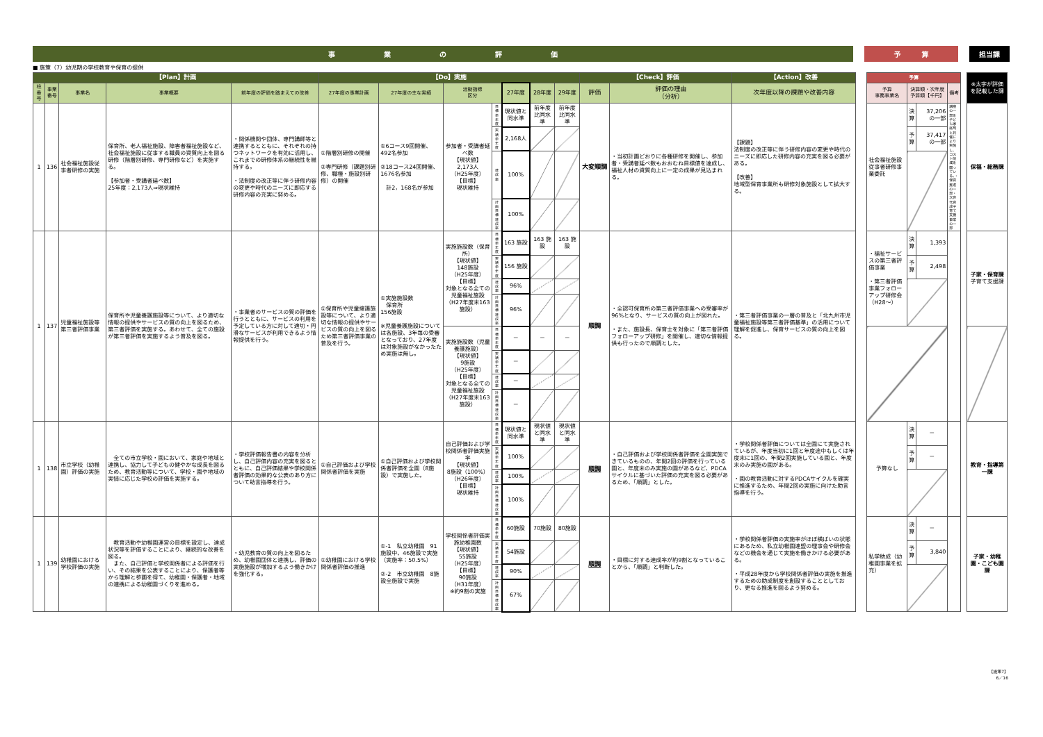事　　　　　　　業　　　　　　　の　　　　　　　評　　　　　　　価 予　　　算 担当課
■ 施策（7）幼児期の学校教育や保育の提供
| 【Plan】計画 | | | | | 【Do】実施 | | | | | | | 【Check】評価 | | 【Action】改善 | | 予算 | | | | | ※太字が評価を記載した課 |
| 柱番号 | 事業番号 | 事業名 | 事業概要 | 前年度の評価を踏まえての改善 | 27年度の事業計画 | 27年度の主な実績 | 活動指標 区分 | | 27年度 | 28年度 | 29年度 | 評価 | 評価の理由 （分析） | 次年度以降の課題や改善内容 | | 予算 事務事業名 | 決算額・次年度予算額【千円】 | | 備考 | | |
| 1 | 136 | 社会福祉施設従事者研修の実施 | 保育所、老人福祉施設、障害者福祉施設など、社会福祉施設に従事する職員の資質向上を図る研修（階層別研修、専門研修など）を実施する。 【参加者・受講者延べ数】 25年度：2,173人⇒現状維持 | ・関係機関や団体、専門講師等と連携するとともに、それぞれの持つネットワークを有効に活用し、これまでの研修体系の継続性を維持する。 ・法制度の改正等に伴う研修内容の変更や時代のニーズに即応する研修内容の充実に努める。 | ①階層別研修の開催 ②専門研修（課題別研修、職種・施設別研修）の開催 | ①6コース9回開催、492名参加 ②18コース24回開催、1676名参加 計2，168名が参加 | 参加者・受講者延べ数 【現状値】 2,173人 （H25年度） 【目標】 現状維持 | 目標 単年度 | 現状値と同水準 | 前年度比同水準 | 前年度比同水準 | 大変順調 | ・当初計画どおりに各種研修を開催し、参加者・受講者延べ数もおおむね目標値を達成し、福祉人材の資質向上に一定の成果が見込まれる。 | 【課題】 法制度の改正等に伴う研修内容の変更や時代のニーズに即応した研修内容の充実を図る必要がある。 【改善】 地域型保育事業所も研修対象施設として拡大する。 | | 社会福祉施設従事者研修事業委託 | 決算 | 37,206 の一部 | 講座の一部を子ども家庭局と共催により実施し、コスト削減を図っている。・保育推進の一部・次世代育成子育て支援事業の一部 | | 保福・総務課 |
| | | | | | | | | 実績 単年度 | 2,168人 | | | | | | | | 予算 | 37,417 の一部 | | | |
| | | | | | | | | 達成率 | 100% | | | | | | | | | | | | |
| | | | | | | | | 計画目標達成率 | 100% | | | | | | | | | | | | |
| 1 | 137 | 児童福祉施設等第三者評価事業 | 保育所や児童養護施設等について、より適切な情報の提供やサービスの質の向上を図るため、第三者評価を実施する。あわせて、全ての施設が第三者評価を実施するよう普及を図る。 | ・事業者のサービスの質の評価を行うとともに、サービスの利用を予定している方に対して適切・円滑なサービスが利用できるよう情報提供を行う。 | ①保育所や児童擁護施設等について、より適切な情報の提供やサービスの質の向上を図るため第三者評価事業の普及を行う。 | ①実施施設数 保育所 156施設 ※児童養護施設については各施設、3年毎の受審となっており、27年度は対象施設がなかったため実施は無し。 | 実施施設数（保育所） 【現状値】 148施設 （H25年度） 【目標】 対象となる全ての児童福祉施設（H27年度末163施設） | 目標 単年度 | 163 施設 | 163 施設 | 163 施設 | 順調 | ・全認可保育所の第三者評価事業への受審率が96%となり、サービスの質の向上が図れた。 ・また、施設長、保育士を対象に「第三者評価フォローアップ研修」を開催し、適切な情報提供も行ったので順調とした。 | ・第三者評価事業の一層の普及と「北九州市児童福祉施設等第三者評価基準」の活用について理解を促進し、保育サービスの質の向上を図る。 | | ・福祉サービスの第三者評価事業 ・第三者評価事業フォローアップ研修会（H28～） | 決算 | 1,393 | | | 子家・保育課 子育て支援課 |
| | | | | | | | | 実績 単年度 | 156 施設 | | | | | | | | 予算 | 2,498 | | | |
| | | | | | | | | 達成率 | 96% | | | | | | | | | | | | |
| | | | | | | | | 計画目標達成率 | 96% | | | | | | | | | | | | |
| | | | | | | | 実施施設数（児童養護施設） 【現状値】 9施設 （H25年度） 【目標】 対象となる全ての児童福祉施設（H27年度末163施設） | 目標 単年度 | － | － | － | | | | | | | | | | |
| | | | | | | | | 実績 単年度 | － | | | | | | | | | | | | |
| | | | | | | | | 達成率 | － | | | | | | | | | | | | |
| | | | | | | | | 計画目標達成率 | － | | | | | | | | | | | | |
| 1 | 138 | 市立学校（幼稚園）評価の実施 | 全ての市立学校・園において、家庭や地域と連携し、協力して子どもの健やかな成長を図るため、教育活動等について、学校・園や地域の実情に応じた学校の評価を実施する。 | ・学校評価報告書の内容を分析し、自己評価内容の充実を図るとともに、自己評価結果や学校関係者評価の効果的な公表のあり方について助言指導を行う。 | ①自己評価および学校関係者評価を実施 | ①自己評価および学校関係者評価を全園（8施設）で実施した。 | 自己評価および学校関係者評価実施率 【現状値】 8施設（100%） （H26年度） 【目標】 現状維持 | 目標 単年度 | 現状値と同水準 | 現状値と同水準 | 現状値と同水準 | 順調 | ・自己評価および学校関係者評価を全園実施できているものの、年間2回の評価を行っている園と、年度末のみ実施の園があるなど、PDCAサイクルに基づいた評価の充実を図る必要があるため、「順調」とした。 | ・学校関係者評価については全園にて実施されているが、年度当初に1回と年度途中もしくは年度末に1回の、年間2回実施している園と、年度末のみ実施の園がある。 ・園の教育活動に対するPDCAサイクルを確実に推進するため、年間2回の実施に向けた助言指導を行う。 | | 予算なし | 決算 | － | | | 教育・指導第一課 |
| | | | | | | | | 実績 単年度 | 100% | | | | | | | | 予算 | － | | | |
| | | | | | | | | 達成率 | 100% | | | | | | | | | | | | |
| | | | | | | | | 計画目標達成率 | 100% | | | | | | | | | | | | |
| 1 | 139 | 幼稚園における学校評価の実施 | 教育活動や幼稚園運営の目標を設定し、達成状況等を評価することにより、継続的な改善を図る。 また、自己評価と学校関係者による評価を行い、その結果を公表することにより、保護者等から理解と参画を得て、幼稚園・保護者・地域の連携による幼稚園づくりを進める。 | ・幼児教育の質の向上を図るため、幼稚園団体と連携し、評価の実施施設が増加するよう働きかけを強化する。 | ①幼稚園における学校関係者評価の推進 | ①-1 私立幼稚園 91施設中、46施設で実施 （実施率：50.5%） ②-2 市立幼稚園 8施設全施設で実施 | 学校関係者評価実施幼稚園数 【現状値】 55施設 （H25年度） 【目標】 90施設 （H31年度） ※約9割の実施 | 目標 単年度 | 60施設 | 70施設 | 80施設 | 順調 | ・目標に対する達成率が約9割となっていることから、「順調」と判断した。 | ・学校関係者評価の実施率がほぼ横ばいの状態にあるため、私立幼稚園連盟の理事会や研修会などの機会を通じて実施を働きかける必要がある。 ・平成28年度から学校関係者評価の実施を推進するための助成制度を創設することとしており、更なる推進を図るよう努める。 | | 私学助成（幼稚園事業を拡充） | 決算 | － | | | 子家・幼稚園・こども園課 |
| | | | | | | | | 実績 単年度 | 54施設 | | | | | | | | 予算 | 3,840 | | | |
| | | | | | | | | 達成率 | 90% | | | | | | | | | | | | |
| | | | | | | | | 計画目標達成率 | 67% | | | | | | | | | | | | |
【施策7】
6／16